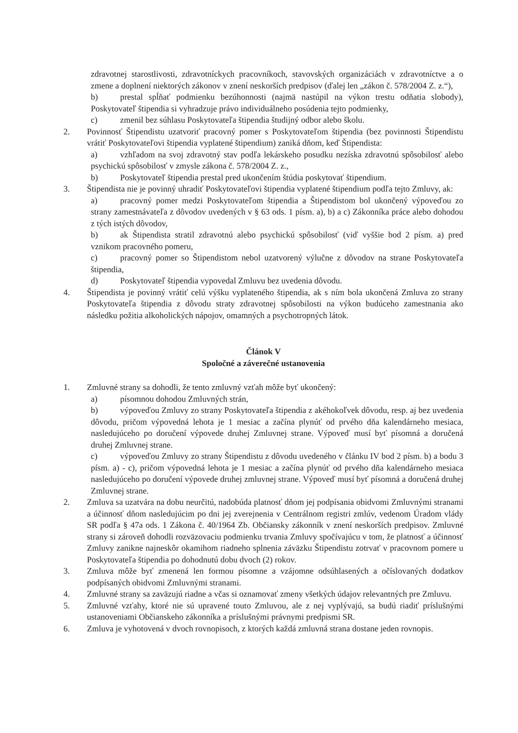zdravotnej starostlivosti, zdravotníckych pracovníkoch, stavovských organizáciách v zdravotníctve a o zmene a doplnení niektorých zákonov v znení neskorších predpisov (ďalej len „zákon č. 578/2004 Z. z.“),
b) prestal spĺňať podmienku bezúhonnosti (najmä nastúpil na výkon trestu odňatia slobody), Poskytovateľ štipendia si vyhradzuje právo individuálneho posúdenia tejto podmienky,
c) zmenil bez súhlasu Poskytovateľa štipendia študijný odbor alebo školu.
2. Povinnosť Štipendistu uzatvoriť pracovný pomer s Poskytovateľom štipendia (bez povinnosti Štipendistu vrátiť Poskytovateľovi štipendia vyplatené štipendium) zaniká dňom, keď Štipendista:
a) vzhľadom na svoj zdravotný stav podľa lekárskeho posudku nezíska zdravotnú spôsobilosť alebo psychickú spôsobilosť v zmysle zákona č. 578/2004 Z. z.,
b) Poskytovateľ štipendia prestal pred ukončením štúdia poskytovať štipendium.
3. Štipendista nie je povinný uhradiť Poskytovateľovi štipendia vyplatené štipendium podľa tejto Zmluvy, ak:
a) pracovný pomer medzi Poskytovateľom štipendia a Štipendistom bol ukončený výpoveďou zo strany zamestnávateľa z dôvodov uvedených v § 63 ods. 1 písm. a), b) a c) Zákonníka práce alebo dohodou z tých istých dôvodov,
b) ak Štipendista stratil zdravotnú alebo psychickú spôsobilosť (viď vyššie bod 2 písm. a) pred vznikom pracovného pomeru,
c) pracovný pomer so Štipendistom nebol uzatvorený výlučne z dôvodov na strane Poskytovateľa štipendia,
d) Poskytovateľ štipendia vypovedal Zmluvu bez uvedenia dôvodu.
4. Štipendista je povinný vrátiť celú výšku vyplateného štipendia, ak s ním bola ukončená Zmluva zo strany Poskytovateľa štipendia z dôvodu straty zdravotnej spôsobilosti na výkon budúceho zamestnania ako následku požitia alkoholických nápojov, omamných a psychotropných látok.
Článok V
Spoločné a záverečné ustanovenia
1. Zmluvné strany sa dohodli, že tento zmluvný vzťah môže byť ukončený:
a) písomnou dohodou Zmluvných strán,
b) výpoveďou Zmluvy zo strany Poskytovateľa štipendia z akéhokoľvek dôvodu, resp. aj bez uvedenia dôvodu, pričom výpovedná lehota je 1 mesiac a začína plynúť od prvého dňa kalendárneho mesiaca, nasledujúceho po doručení výpovede druhej Zmluvnej strane. Výpoveď musí byť písomná a doručená druhej Zmluvnej strane.
c) výpoveďou Zmluvy zo strany Štipendistu z dôvodu uvedeného v článku IV bod 2 písm. b) a bodu 3 písm. a) - c), pričom výpovedná lehota je 1 mesiac a začína plynúť od prvého dňa kalendárneho mesiaca nasledujúceho po doručení výpovede druhej zmluvnej strane. Výpoveď musí byť písomná a doručená druhej Zmluvnej strane.
2. Zmluva sa uzatvára na dobu neurčitú, nadobúda platnosť dňom jej podpísania obidvomi Zmluvnými stranami a účinnosť dňom nasledujúcim po dni jej zverejnenia v Centrálnom registri zmlúv, vedenom Úradom vlády SR podľa § 47a ods. 1 Zákona č. 40/1964 Zb. Občiansky zákonník v znení neskorších predpisov. Zmluvné strany si zároveň dohodli rozväzovaciu podmienku trvania Zmluvy spočívajúcu v tom, že platnosť a účinnosť Zmluvy zanikne najneskôr okamihom riadneho splnenia záväzku Štipendistu zotrvať v pracovnom pomere u Poskytovateľa štipendia po dohodnutú dobu dvoch (2) rokov.
3. Zmluva môže byť zmenená len formou písomne a vzájomne odsúhlasených a očíslovaných dodatkov podpísaných obidvomi Zmluvnými stranami.
4. Zmluvné strany sa zaväzujú riadne a včas si oznamovať zmeny všetkých údajov relevantných pre Zmluvu.
5. Zmluvné vzťahy, ktoré nie sú upravené touto Zmluvou, ale z nej vyplývajú, sa budú riadiť príslušnými ustanoveniami Občianskeho zákonníka a príslušnými právnymi predpismi SR.
6. Zmluva je vyhotovená v dvoch rovnopisoch, z ktorých každá zmluvná strana dostane jeden rovnopis.